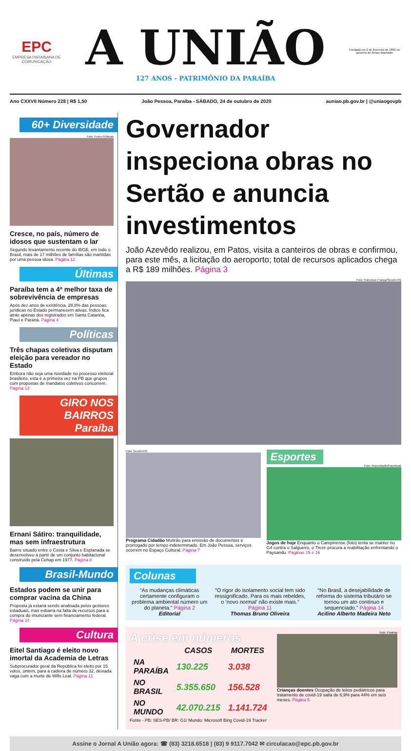EPC
EMPRESA PARAIBANA DE COMUNICAÇÃO
A UNIÃO
127 ANOS - PATRIMÔNIO DA PARAÍBA
Fundado em 2 de fevereiro de 1893 no governo de Álvaro Machado
Ano CXXVII Número 228 | R$ 1,50 João Pessoa, Paraíba - SÁBADO, 24 de outubro de 2020 auniao.pb.gov.br | @uniaogovpb
60+ Diversidade
Foto: Fotos Públicas
Cresce, no país, número de idosos que sustentam o lar
Segundo levantamento recente do IBGE, em todo o Brasil, mais de 17 milhões de famílias são mantidas por uma pessoa idosa. Página 12
Últimas
Paraíba tem a 4ª melhor taxa de sobrevivência de empresas
Após dez anos de existência, 28,8% das pessoas jurídicas no Estado permanecem ativas. Índice fica atrás apenas dos registrados em Santa Catarina, Piauí e Paraná. Página 4
Políticas
Três chapas coletivas disputam eleição para vereador no Estado
Embora não seja uma novidade no processo eleitoral brasileiro, esta é a primeira vez na PB que grupos com propostas de mandatos coletivos concorrem. Página 13
GIRO NOS BAIRROS Paraíba
Ernani Sátiro: tranquilidade, mas sem infraestrutura
Bairro situado entre o Costa e Silva e Esplanada se desenvolveu a partir de um conjunto habitacional construído pela Cehap em 1977. Página 8
Brasil-Mundo
Estados podem se unir para comprar vacina da China
Proposta já estaria sendo analisada pelos gestores estaduais, mas esbarra na falta de recursos para a compra do imunizante sem financiamento federal. Página 14
Cultura
Eitel Santiago é eleito novo imortal da Academia de Letras
Subprocurador geral da República foi eleito por 15 votos, ontem, para a cadeira de número 32, deixada vaga com a morte de Wills Leal. Página 11
Governador inspeciona obras no Sertão e anuncia investimentos
João Azevêdo realizou, em Patos, visita a canteiros de obras e confirmou, para este mês, a licitação do aeroporto; total de recursos aplicados chega a R$ 189 milhões. Página 3
Foto: Francisco França/Secom-PB
Foto: Secom-PB
Programa Cidadão Mutirão para emissão de documentos é prorrogado por tempo indeterminado. Em João Pessoa, serviços ocorrem no Espaço Cultural. Página 7
Esportes
Foto: Reprodução/Facebook
Jogos de hoje Enquanto o Campinense (foto) tenta se manter no G4 contra o Salgueiro, o Treze procura a reabilitação enfrentando o Paysandu. Páginas 15 e 16
Colunas
“As mudanças climáticas certamente configuram o problema ambiental número um do planeta.” Página 2
Editorial
“O rigor do isolamento social tem sido ressignificado. Para os mais rebeldes, o ‘novo normal’ não existe mais.” Página 11
Thomas Bruno Oliveira
“No Brasil, a desejabilidade de reforma do sistema tributário se tornou um ato contínuo e sequenciado.” Página 14
Acilino Alberto Madeira Neto
A crise em números
| | CASOS | MORTES |
| --- | --- | --- |
| NA PARAÍBA | 130.225 | 3.038 |
| NO BRASIL | 5.355.650 | 156.528 |
| NO MUNDO | 42.070.215 | 1.141.724 |
Fonte - PB: SES-PB/ BR: G1/ Mundo: Microsoft Bing Covid-19 Tracker
Foto: Pixabay
Crianças doentes Ocupação de leitos pediátricos para tratamento de covid-19 salta de 6,9% para 44% em seis meses. Página 5
Assine o Jornal A União agora: ☎ (83) 3218.6518 | (83) 9 9117.7042 ✉ circulacao@epc.pb.gov.br